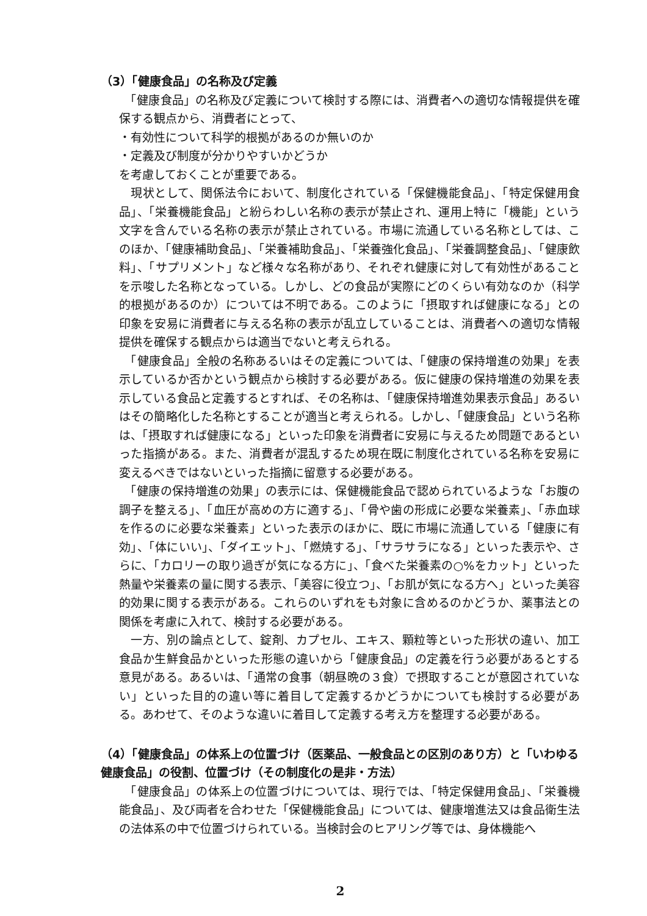（3）「健康食品」の名称及び定義
　「健康食品」の名称及び定義について検討する際には、消費者への適切な情報提供を確保する観点から、消費者にとって、
・有効性について科学的根拠があるのか無いのか
・定義及び制度が分かりやすいかどうか
を考慮しておくことが重要である。
　現状として、関係法令において、制度化されている「保健機能食品」、「特定保健用食品」、「栄養機能食品」と紛らわしい名称の表示が禁止され、運用上特に「機能」という文字を含んでいる名称の表示が禁止されている。市場に流通している名称としては、このほか、「健康補助食品」、「栄養補助食品」、「栄養強化食品」、「栄養調整食品」、「健康飲料」、「サプリメント」など様々な名称があり、それぞれ健康に対して有効性があることを示唆した名称となっている。しかし、どの食品が実際にどのくらい有効なのか（科学的根拠があるのか）については不明である。このように「摂取すれば健康になる」との印象を安易に消費者に与える名称の表示が乱立していることは、消費者への適切な情報提供を確保する観点からは適当でないと考えられる。
　「健康食品」全般の名称あるいはその定義については、「健康の保持増進の効果」を表示しているか否かという観点から検討する必要がある。仮に健康の保持増進の効果を表示している食品と定義するとすれば、その名称は、「健康保持増進効果表示食品」あるいはその簡略化した名称とすることが適当と考えられる。しかし、「健康食品」という名称は、「摂取すれば健康になる」といった印象を消費者に安易に与えるため問題であるといった指摘がある。また、消費者が混乱するため現在既に制度化されている名称を安易に変えるべきではないといった指摘に留意する必要がある。
　「健康の保持増進の効果」の表示には、保健機能食品で認められているような「お腹の調子を整える」、「血圧が高めの方に適する」、「骨や歯の形成に必要な栄養素」、「赤血球を作るのに必要な栄養素」といった表示のほかに、既に市場に流通している「健康に有効」、「体にいい」、「ダイエット」、「燃焼する」、「サラサラになる」といった表示や、さらに、「カロリーの取り過ぎが気になる方に」、「食べた栄養素の○%をカット」といった熱量や栄養素の量に関する表示、「美容に役立つ」、「お肌が気になる方へ」といった美容的効果に関する表示がある。これらのいずれをも対象に含めるのかどうか、薬事法との関係を考慮に入れて、検討する必要がある。
　一方、別の論点として、錠剤、カプセル、エキス、顆粒等といった形状の違い、加工食品か生鮮食品かといった形態の違いから「健康食品」の定義を行う必要があるとする意見がある。あるいは、「通常の食事（朝昼晩の３食）で摂取することが意図されていない」といった目的の違い等に着目して定義するかどうかについても検討する必要がある。あわせて、そのような違いに着目して定義する考え方を整理する必要がある。
（4）「健康食品」の体系上の位置づけ（医薬品、一般食品との区別のあり方）と「いわゆる健康食品」の役割、位置づけ（その制度化の是非・方法）
　「健康食品」の体系上の位置づけについては、現行では、「特定保健用食品」、「栄養機能食品」、及び両者を合わせた「保健機能食品」については、健康増進法又は食品衛生法の法体系の中で位置づけられている。当検討会のヒアリング等では、身体機能へ
2